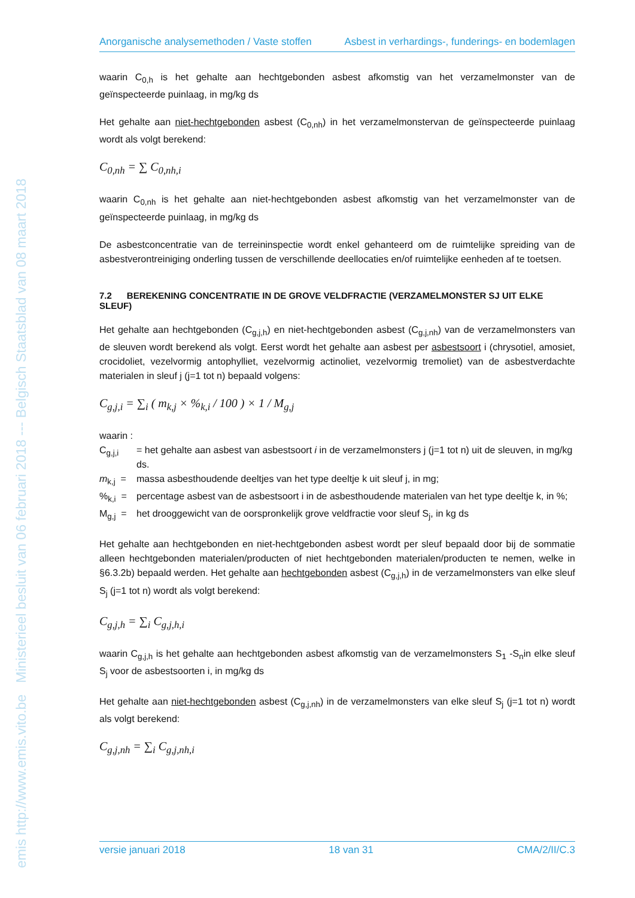emis http://www.emis.vito.be Ministerieel besluit van 06 februari 2018 --- Belgisch Staatsblad van 08 maart 2018
Anorganische analysemethoden / Vaste stoffen Asbest in verhardings-, funderings- en bodemlagen
waarin C<sub>0,h</sub> is het gehalte aan hechtgebonden asbest afkomstig van het verzamelmonster van de geïnspecteerde puinlaag, in mg/kg ds
Het gehalte aan niet-hechtgebonden asbest (C<sub>0,nh</sub>) in het verzamelmonstervan de geïnspecteerde puinlaag wordt als volgt berekend:
C<sub>0,nh</sub> = ∑ C<sub>0,nh,i</sub>
waarin C<sub>0,nh</sub> is het gehalte aan niet-hechtgebonden asbest afkomstig van het verzamelmonster van de geïnspecteerde puinlaag, in mg/kg ds
De asbestconcentratie van de terreininspectie wordt enkel gehanteerd om de ruimtelijke spreiding van de asbestverontreiniging onderling tussen de verschillende deellocaties en/of ruimtelijke eenheden af te toetsen.
7.2 BEREKENING CONCENTRATIE IN DE GROVE VELDFRACTIE (VERZAMELMONSTER SJ UIT ELKE SLEUF)
Het gehalte aan hechtgebonden (C<sub>g,j,h</sub>) en niet-hechtgebonden asbest (C<sub>g,j,nh</sub>) van de verzamelmonsters van de sleuven wordt berekend als volgt. Eerst wordt het gehalte aan asbest per asbestsoort i (chrysotiel, amosiet, crocidoliet, vezelvormig antophylliet, vezelvormig actinoliet, vezelvormig tremoliet) van de asbestverdachte materialen in sleuf j (j=1 tot n) bepaald volgens:
C<sub>g,j,i</sub> = ∑<sub>i</sub> ( m<sub>k,j</sub> × %<sub>k,i</sub> / 100 ) × 1 / M<sub>g,j</sub>
waarin :
C<sub>g,j,i</sub> = het gehalte aan asbest van asbestsoort i in de verzamelmonsters j (j=1 tot n) uit de sleuven, in mg/kg ds.
m<sub>k,j</sub> = massa asbesthoudende deeltjes van het type deeltje k uit sleuf j, in mg;
%<sub>k,i</sub> = percentage asbest van de asbestsoort i in de asbesthoudende materialen van het type deeltje k, in %;
M<sub>g,j</sub> = het drooggewicht van de oorspronkelijk grove veldfractie voor sleuf S<sub>j</sub>, in kg ds
Het gehalte aan hechtgebonden en niet-hechtgebonden asbest wordt per sleuf bepaald door bij de sommatie alleen hechtgebonden materialen/producten of niet hechtgebonden materialen/producten te nemen, welke in §6.3.2b) bepaald werden. Het gehalte aan hechtgebonden asbest (C<sub>g,j,h</sub>) in de verzamelmonsters van elke sleuf S<sub>j</sub> (j=1 tot n) wordt als volgt berekend:
C<sub>g,j,h</sub> = ∑<sub>i</sub> C<sub>g,j,h,i</sub>
waarin C<sub>g,j,h</sub> is het gehalte aan hechtgebonden asbest afkomstig van de verzamelmonsters S<sub>1</sub> -S<sub>n</sub>in elke sleuf S<sub>j</sub> voor de asbestsoorten i, in mg/kg ds
Het gehalte aan niet-hechtgebonden asbest (C<sub>g,j,nh</sub>) in de verzamelmonsters van elke sleuf S<sub>j</sub> (j=1 tot n) wordt als volgt berekend:
C<sub>g,j,nh</sub> = ∑<sub>i</sub> C<sub>g,j,nh,i</sub>
versie januari 2018 18 van 31 CMA/2/II/C.3